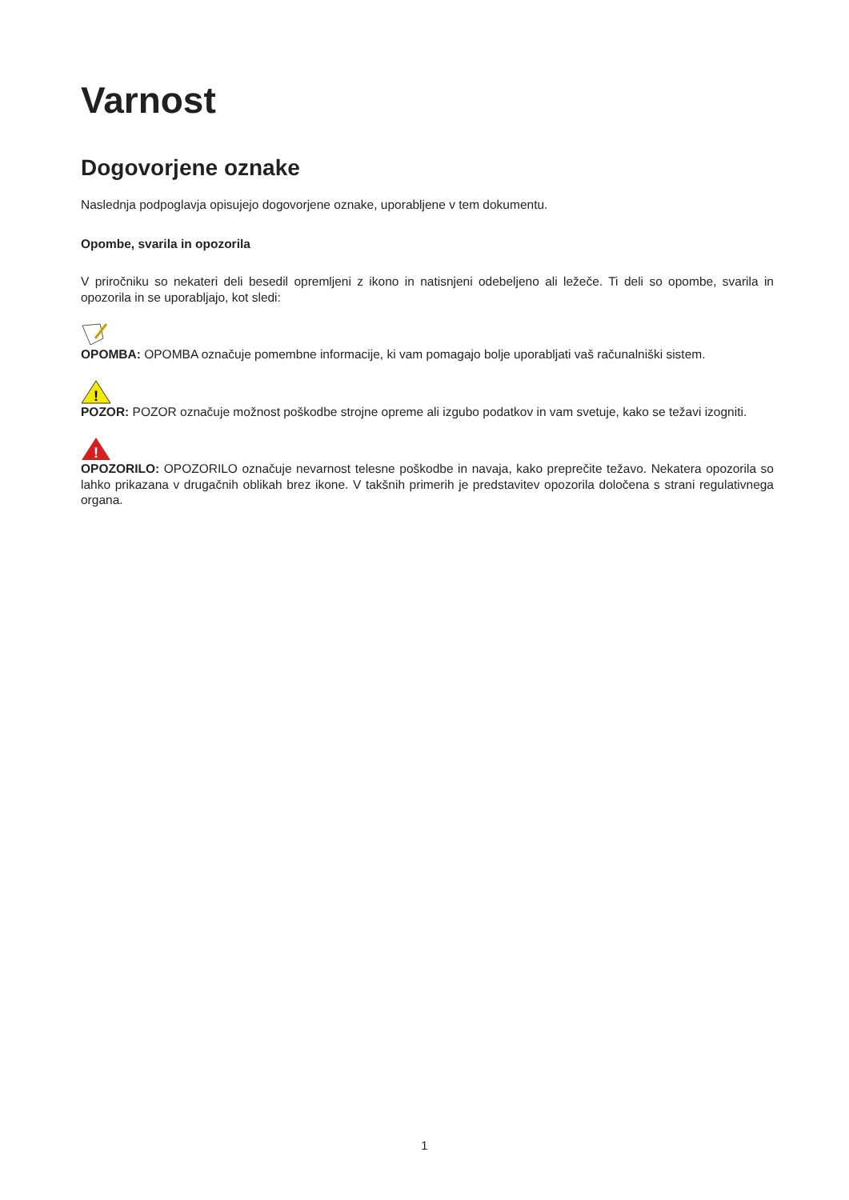Varnost
Dogovorjene oznake
Naslednja podpoglavja opisujejo dogovorjene oznake, uporabljene v tem dokumentu.
Opombe, svarila in opozorila
V priročniku so nekateri deli besedil opremljeni z ikono in natisnjeni odebeljeno ali ležeče. Ti deli so opombe, svarila in opozorila in se uporabljajo, kot sledi:
OPOMBA: OPOMBA označuje pomembne informacije, ki vam pomagajo bolje uporabljati vaš računalniški sistem.
!
POZOR: POZOR označuje možnost poškodbe strojne opreme ali izgubo podatkov in vam svetuje, kako se težavi izogniti.
!
OPOZORILO: OPOZORILO označuje nevarnost telesne poškodbe in navaja, kako preprečite težavo. Nekatera opozorila so lahko prikazana v drugačnih oblikah brez ikone. V takšnih primerih je predstavitev opozorila določena s strani regulativnega organa.
1